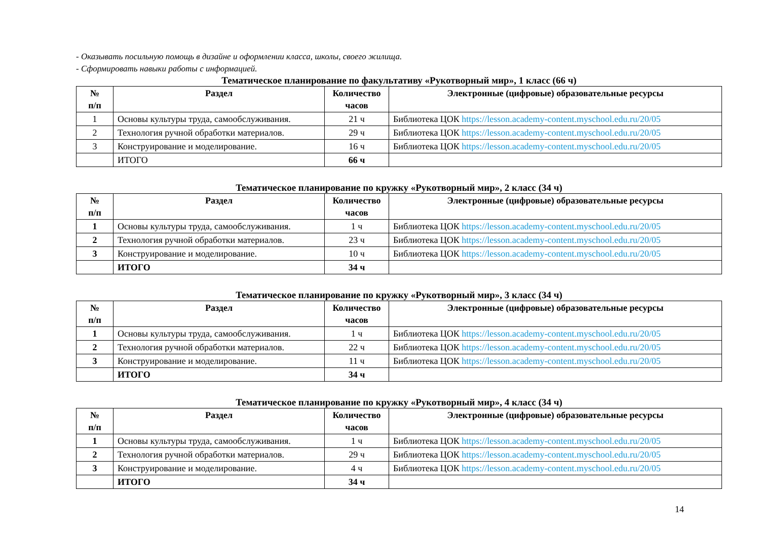- Оказывать посильную помощь в дизайне и оформлении класса, школы, своего жилища.
- Сформировать навыки работы с информацией.
Тематическое планирование по факультативу «Рукотворный мир», 1 класс (66 ч)
| № п/п | Раздел | Количество часов | Электронные (цифровые) образовательные ресурсы |
| --- | --- | --- | --- |
| 1 | Основы культуры труда, самообслуживания. | 21 ч | Библиотека ЦОК https://lesson.academy-content.myschool.edu.ru/20/05 |
| 2 | Технология ручной обработки материалов. | 29 ч | Библиотека ЦОК https://lesson.academy-content.myschool.edu.ru/20/05 |
| 3 | Конструирование и моделирование. | 16 ч | Библиотека ЦОК https://lesson.academy-content.myschool.edu.ru/20/05 |
| | ИТОГО | 66 ч | |
Тематическое планирование по кружку «Рукотворный мир», 2 класс (34 ч)
| № п/п | Раздел | Количество часов | Электронные (цифровые) образовательные ресурсы |
| --- | --- | --- | --- |
| 1 | Основы культуры труда, самообслуживания. | 1 ч | Библиотека ЦОК https://lesson.academy-content.myschool.edu.ru/20/05 |
| 2 | Технология ручной обработки материалов. | 23 ч | Библиотека ЦОК https://lesson.academy-content.myschool.edu.ru/20/05 |
| 3 | Конструирование и моделирование. | 10 ч | Библиотека ЦОК https://lesson.academy-content.myschool.edu.ru/20/05 |
| | ИТОГО | 34 ч | |
Тематическое планирование по кружку «Рукотворный мир», 3 класс (34 ч)
| № п/п | Раздел | Количество часов | Электронные (цифровые) образовательные ресурсы |
| --- | --- | --- | --- |
| 1 | Основы культуры труда, самообслуживания. | 1 ч | Библиотека ЦОК https://lesson.academy-content.myschool.edu.ru/20/05 |
| 2 | Технология ручной обработки материалов. | 22 ч | Библиотека ЦОК https://lesson.academy-content.myschool.edu.ru/20/05 |
| 3 | Конструирование и моделирование. | 11 ч | Библиотека ЦОК https://lesson.academy-content.myschool.edu.ru/20/05 |
| | ИТОГО | 34 ч | |
Тематическое планирование по кружку «Рукотворный мир», 4 класс (34 ч)
| № п/п | Раздел | Количество часов | Электронные (цифровые) образовательные ресурсы |
| --- | --- | --- | --- |
| 1 | Основы культуры труда, самообслуживания. | 1 ч | Библиотека ЦОК https://lesson.academy-content.myschool.edu.ru/20/05 |
| 2 | Технология ручной обработки материалов. | 29 ч | Библиотека ЦОК https://lesson.academy-content.myschool.edu.ru/20/05 |
| 3 | Конструирование и моделирование. | 4 ч | Библиотека ЦОК https://lesson.academy-content.myschool.edu.ru/20/05 |
| | ИТОГО | 34 ч | |
14